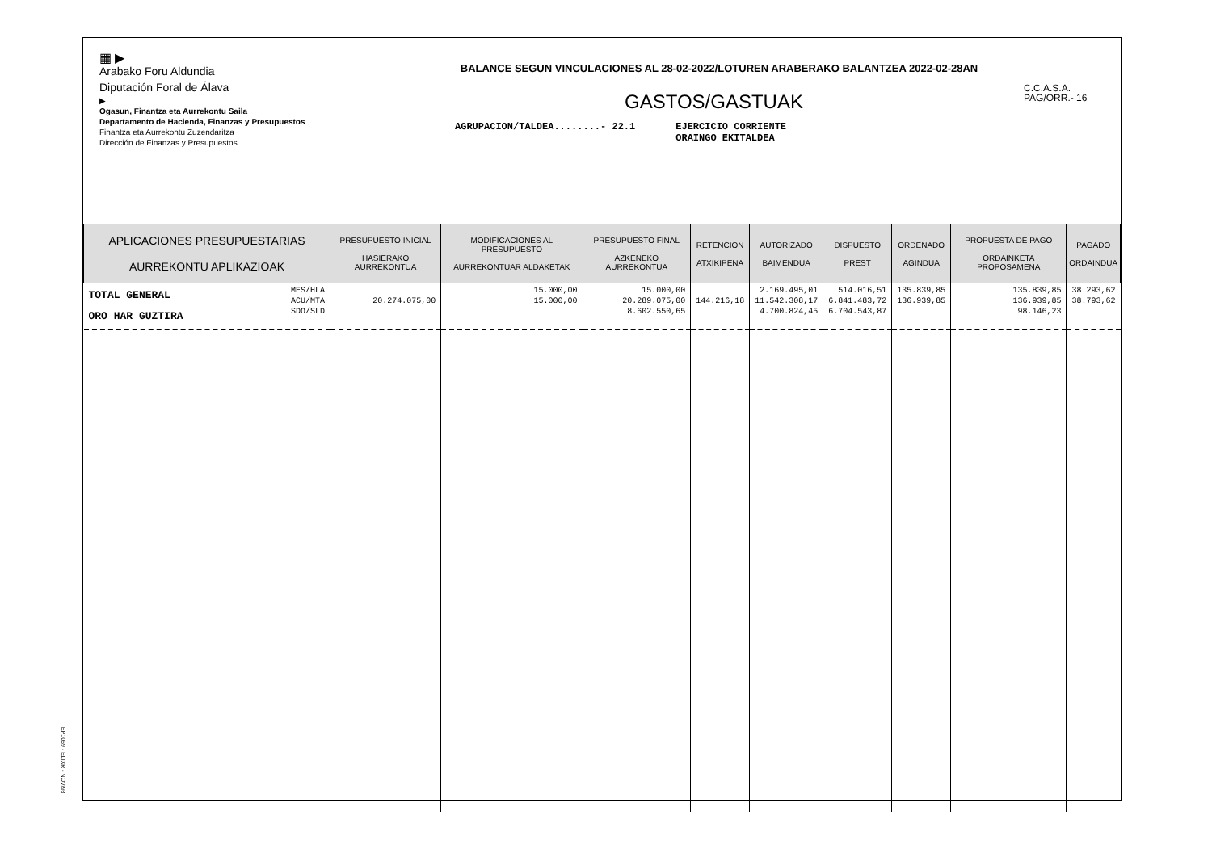▦ ▶
Arabako Foru Aldundia
Diputación Foral de Álava
▶
Ogasun, Finantza eta Aurrekontu Saila
Departamento de Hacienda, Finanzas y Presupuestos
Finantza eta Aurrekontu Zuzendaritza
Dirección de Finanzas y Presupuestos
BALANCE SEGUN VINCULACIONES AL 28-02-2022/LOTUREN ARABERAKO BALANTZEA 2022-02-28AN
GASTOS/GASTUAK
AGRUPACION/TALDEA........- 22.1 EJERCICIO CORRIENTE
ORAINGO EKITALDEA
C.C.A.S.A.
PAG/ORR.- 16
| APLICACIONES PRESUPUESTARIAS AURREKONTU APLIKAZIOAK | PRESUPUESTO INICIAL HASIERAKO AURREKONTUA | MODIFICACIONES AL PRESUPUESTO AURREKONTUAR ALDAKETAK | PRESUPUESTO FINAL AZKENEKO AURREKONTUA | RETENCION ATXIKIPENA | AUTORIZADO BAIMENDUA | DISPUESTO PREST | ORDENADO AGINDUA | PROPUESTA DE PAGO ORDAINKETA PROPOSAMENA | PAGADO ORDAINDUA |
| --- | --- | --- | --- | --- | --- | --- | --- | --- | --- |
| TOTAL GENERAL ORO HAR GUZTIRA MES/HLA ACU/MTA SDO/SLD | 20.274.075,00 | 15.000,00 15.000,00 | 15.000,00 20.289.075,00 8.602.550,65 | 144.216,18 | 2.169.495,01 11.542.308,17 4.700.824,45 | 514.016,51 6.841.483,72 6.704.543,87 | 135.839,85 136.939,85 | 135.839,85 136.939,85 98.146,23 | 38.293,62 38.793,62 |
EP1069 - ELIXR - NOV/98